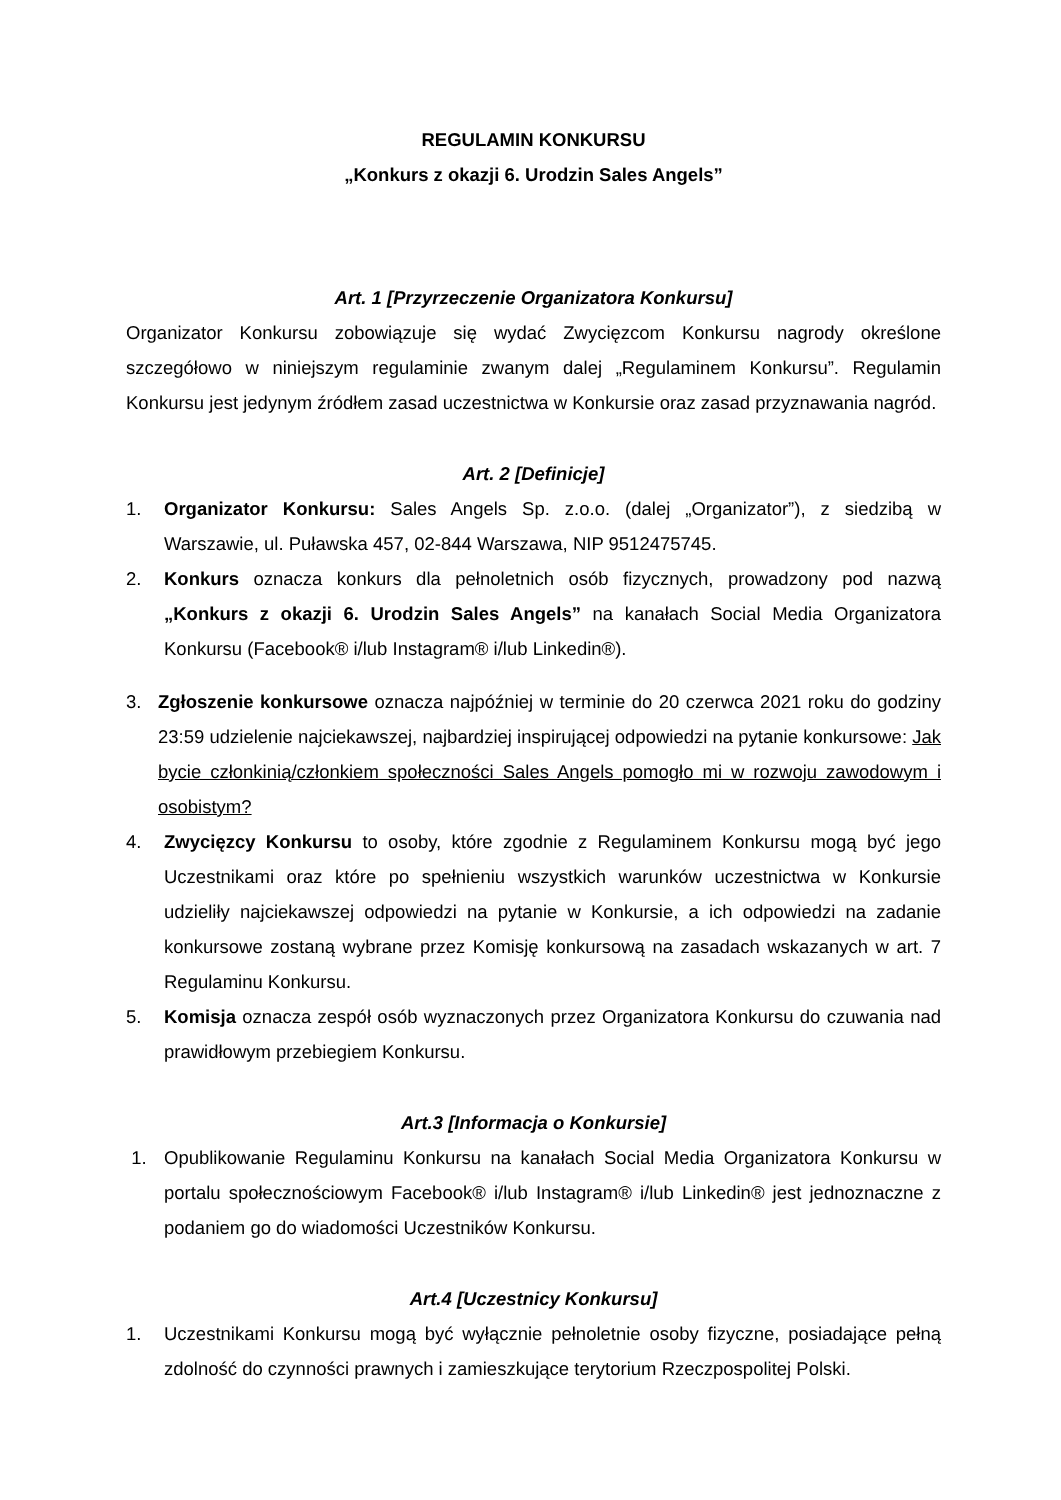REGULAMIN KONKURSU
„Konkurs z okazji 6. Urodzin Sales Angels”
Art. 1 [Przyrzeczenie Organizatora Konkursu]
Organizator Konkursu zobowiązuje się wydać Zwycięzcom Konkursu nagrody określone szczegółowo w niniejszym regulaminie zwanym dalej „Regulaminem Konkursu”. Regulamin Konkursu jest jedynym źródłem zasad uczestnictwa w Konkursie oraz zasad przyznawania nagród.
Art. 2 [Definicje]
1. Organizator Konkursu: Sales Angels Sp. z.o.o. (dalej „Organizator”), z siedzibą w Warszawie, ul. Puławska 457, 02-844 Warszawa, NIP 9512475745.
2. Konkurs oznacza konkurs dla pełnoletnich osób fizycznych, prowadzony pod nazwą „Konkurs z okazji 6. Urodzin Sales Angels” na kanałach Social Media Organizatora Konkursu (Facebook® i/lub Instagram® i/lub Linkedin®).
3. Zgłoszenie konkursowe oznacza najpóźniej w terminie do 20 czerwca 2021 roku do godziny 23:59 udzielenie najciekawszej, najbardziej inspirującej odpowiedzi na pytanie konkursowe: Jak bycie członkinią/członkiem społeczności Sales Angels pomogło mi w rozwoju zawodowym i osobistym?
4. Zwycięzcy Konkursu to osoby, które zgodnie z Regulaminem Konkursu mogą być jego Uczestnikami oraz które po spełnieniu wszystkich warunków uczestnictwa w Konkursie udzieliły najciekawszej odpowiedzi na pytanie w Konkursie, a ich odpowiedzi na zadanie konkursowe zostaną wybrane przez Komisję konkursową na zasadach wskazanych w art. 7 Regulaminu Konkursu.
5. Komisja oznacza zespół osób wyznaczonych przez Organizatora Konkursu do czuwania nad prawidłowym przebiegiem Konkursu.
Art.3 [Informacja o Konkursie]
1. Opublikowanie Regulaminu Konkursu na kanałach Social Media Organizatora Konkursu w portalu społecznościowym Facebook® i/lub Instagram® i/lub Linkedin® jest jednoznaczne z podaniem go do wiadomości Uczestników Konkursu.
Art.4 [Uczestnicy Konkursu]
1. Uczestnikami Konkursu mogą być wyłącznie pełnoletnie osoby fizyczne, posiadające pełną zdolność do czynności prawnych i zamieszkujące terytorium Rzeczpospolitej Polski.